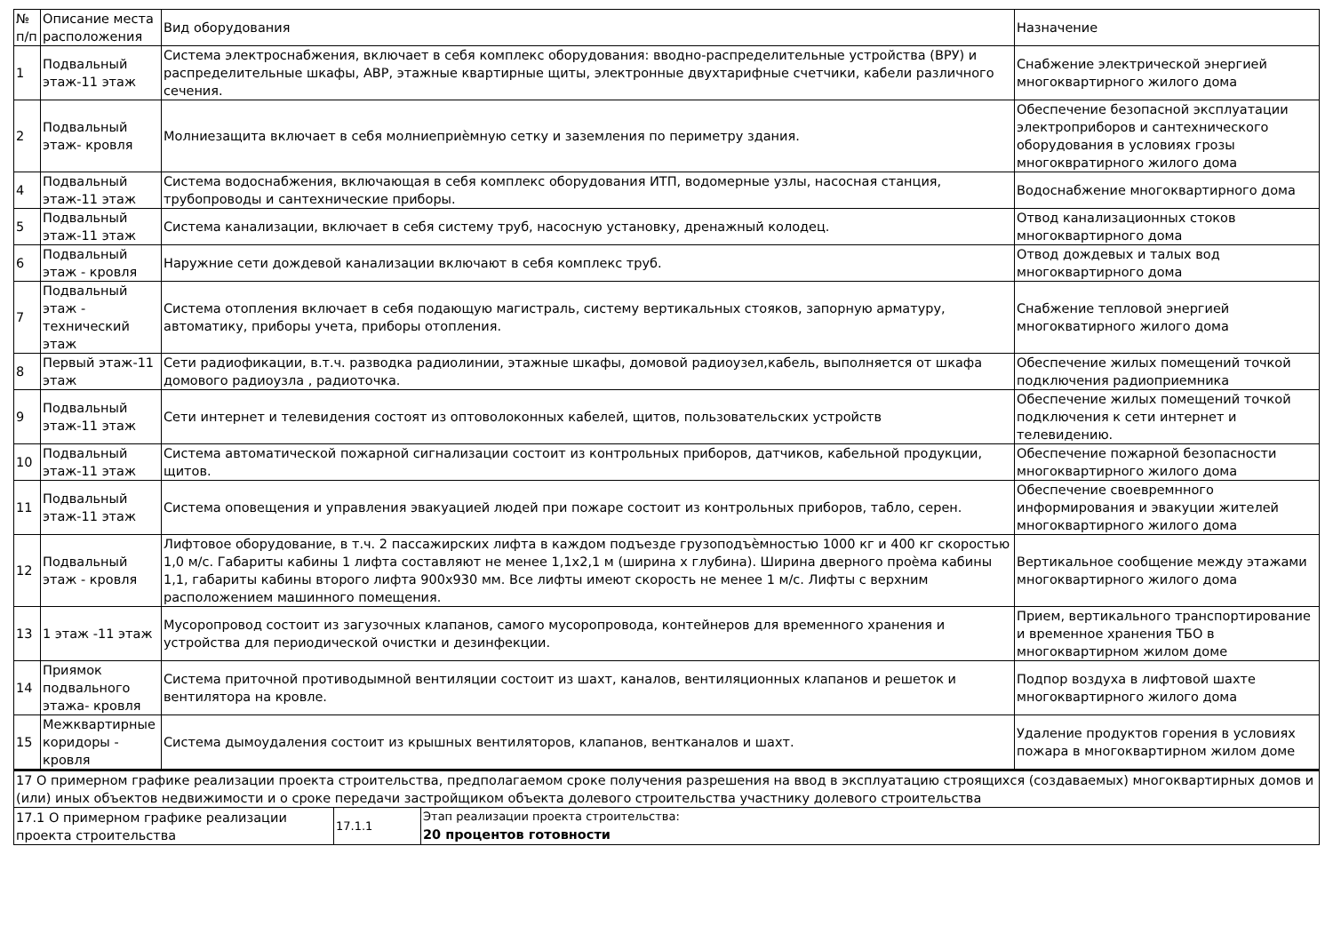| № п/п | Описание места расположения | Вид оборудования | Назначение |
| --- | --- | --- | --- |
| 1 | Подвальный этаж-11 этаж | Система электроснабжения, включает в себя комплекс оборудования: вводно-распределительные устройства (ВРУ) и распределительные шкафы, АВР, этажные квартирные щиты, электронные двухтарифные счетчики, кабели различного сечения. | Снабжение электрической энергией многоквартирного жилого дома |
| 2 | Подвальный этаж- кровля | Молниезащита включает в себя молниеприѐмную сетку и заземления по периметру здания. | Обеспечение безопасной эксплуатации электроприборов и сантехнического оборудования в условиях грозы многоквратирного жилого дома |
| 4 | Подвальный этаж-11 этаж | Система водоснабжения, включающая в себя комплекс оборудования ИТП, водомерные узлы, насосная станция, трубопроводы и сантехнические приборы. | Водоснабжение многоквартирного дома |
| 5 | Подвальный этаж-11 этаж | Система канализации, включает в себя систему труб, насосную установку, дренажный колодец. | Отвод канализационных стоков многоквартирного дома |
| 6 | Подвальный этаж - кровля | Наружние сети дождевой канализации включают в себя комплекс труб. | Отвод дождевых и талых вод многоквартирного дома |
| 7 | Подвальный этаж - технический этаж | Система отопления включает в себя подающую магистраль, систему вертикальных стояков, запорную арматуру, автоматику, приборы учета, приборы отопления. | Снабжение тепловой энергией многокватирного жилого дома |
| 8 | Первый этаж-11 этаж | Сети радиофикации, в.т.ч. разводка радиолинии, этажные шкафы, домовой радиоузел,кабель, выполняется от шкафа домового радиоузла , радиоточка. | Обеспечение жилых помещений точкой подключения радиоприемника |
| 9 | Подвальный этаж-11 этаж | Сети интернет и телевидения состоят из оптоволоконных кабелей, щитов, пользовательских устройств | Обеспечение жилых помещений точкой подключения к сети интернет и телевидению. |
| 10 | Подвальный этаж-11 этаж | Система автоматической пожарной сигнализации состоит из контрольных приборов, датчиков, кабельной продукции, щитов. | Обеспечение пожарной безопасности многоквартирного жилого дома |
| 11 | Подвальный этаж-11 этаж | Система оповещения и управления эвакуацией людей при пожаре состоит из контрольных приборов, табло, серен. | Обеспечение своевремнного информирования и эвакуции жителей многоквартирного жилого дома |
| 12 | Подвальный этаж - кровля | Лифтовое оборудование, в т.ч. 2 пассажирских лифта в каждом подъезде грузоподъѐмностью 1000 кг и 400 кг скоростью 1,0 м/с. Габариты кабины 1 лифта составляют не менее 1,1х2,1 м (ширина х глубина). Ширина дверного проѐма кабины 1,1, габариты кабины второго лифта 900х930 мм. Все лифты имеют скорость не менее 1 м/с. Лифты с верхним расположением машинного помещения. | Вертикальное сообщение между этажами многоквартирного жилого дома |
| 13 | 1 этаж -11 этаж | Мусоропровод состоит из загузочных клапанов, самого мусоропровода, контейнеров для временного хранения и устройства для периодической очистки и дезинфекции. | Прием, вертикального транспортирование и временное хранения ТБО в многоквартирном жилом доме |
| 14 | Приямок подвального этажа- кровля | Система приточной противодымной вентиляции состоит из шахт, каналов, вентиляционных клапанов и решеток и вентилятора на кровле. | Подпор воздуха в лифтовой шахте многоквартирного жилого дома |
| 15 | Межквартирные коридоры - кровля | Система дымоудаления состоит из крышных вентиляторов, клапанов, вентканалов и шахт. | Удаление продуктов горения в условиях пожара в многоквартирном жилом доме |
| 17 О примерном графике реализации проекта строительства, предполагаемом сроке получения разрешения на ввод в эксплуатацию строящихся (создаваемых) многоквартирных домов и (или) иных объектов недвижимости и о сроке передачи застройщиком объекта долевого строительства участнику долевого строительства | | |
| 17.1 О примерном графике реализации проекта строительства | 17.1.1 | Этап реализации проекта строительства: 20 процентов готовности |